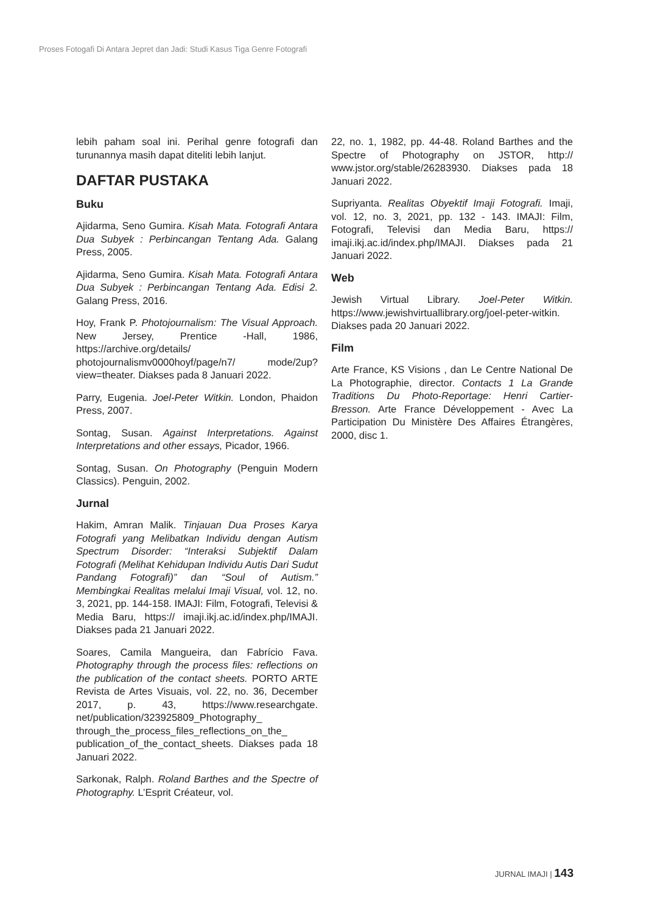Proses Fotogafi Di Antara Jepret dan Jadi: Studi Kasus Tiga Genre Fotografi
lebih paham soal ini. Perihal genre fotografi dan turunannya masih dapat diteliti lebih lanjut.
DAFTAR PUSTAKA
Buku
Ajidarma, Seno Gumira. Kisah Mata. Fotografi Antara Dua Subyek : Perbincangan Tentang Ada. Galang Press, 2005.
Ajidarma, Seno Gumira. Kisah Mata. Fotografi Antara Dua Subyek : Perbincangan Tentang Ada. Edisi 2. Galang Press, 2016.
Hoy, Frank P. Photojournalism: The Visual Approach. New Jersey, Prentice -Hall, 1986, https://archive.org/details/ photojournalismv0000hoyf/page/n7/ mode/2up?view=theater. Diakses pada 8 Januari 2022.
Parry, Eugenia. Joel-Peter Witkin. London, Phaidon Press, 2007.
Sontag, Susan. Against Interpretations. Against Interpretations and other essays, Picador, 1966.
Sontag, Susan. On Photography (Penguin Modern Classics). Penguin, 2002.
Jurnal
Hakim, Amran Malik. Tinjauan Dua Proses Karya Fotografi yang Melibatkan Individu dengan Autism Spectrum Disorder: “Interaksi Subjektif Dalam Fotografi (Melihat Kehidupan Individu Autis Dari Sudut Pandang Fotografi)” dan “Soul of Autism.” Membingkai Realitas melalui Imaji Visual, vol. 12, no. 3, 2021, pp. 144-158. IMAJI: Film, Fotografi, Televisi & Media Baru, https:// imaji.ikj.ac.id/index.php/IMAJI. Diakses pada 21 Januari 2022.
Soares, Camila Mangueira, dan Fabrício Fava. Photography through the process files: reflections on the publication of the contact sheets. PORTO ARTE Revista de Artes Visuais, vol. 22, no. 36, December 2017, p. 43, https://www.researchgate. net/publication/323925809_Photography_ through_the_process_files_reflections_on_the_ publication_of_the_contact_sheets. Diakses pada 18 Januari 2022.
Sarkonak, Ralph. Roland Barthes and the Spectre of Photography. L’Esprit Créateur, vol.
22, no. 1, 1982, pp. 44-48. Roland Barthes and the Spectre of Photography on JSTOR, http:// www.jstor.org/stable/26283930. Diakses pada 18 Januari 2022.
Supriyanta. Realitas Obyektif Imaji Fotografi. Imaji, vol. 12, no. 3, 2021, pp. 132 - 143. IMAJI: Film, Fotografi, Televisi dan Media Baru, https:// imaji.ikj.ac.id/index.php/IMAJI. Diakses pada 21 Januari 2022.
Web
Jewish Virtual Library. Joel-Peter Witkin. https://www.jewishvirtuallibrary.org/joel-peter-witkin. Diakses pada 20 Januari 2022.
Film
Arte France, KS Visions , dan Le Centre National De La Photographie, director. Contacts 1 La Grande Traditions Du Photo-Reportage: Henri Cartier-Bresson. Arte France Développement - Avec La Participation Du Ministère Des Affaires Étrangères, 2000, disc 1.
JURNAL IMAJI | 143